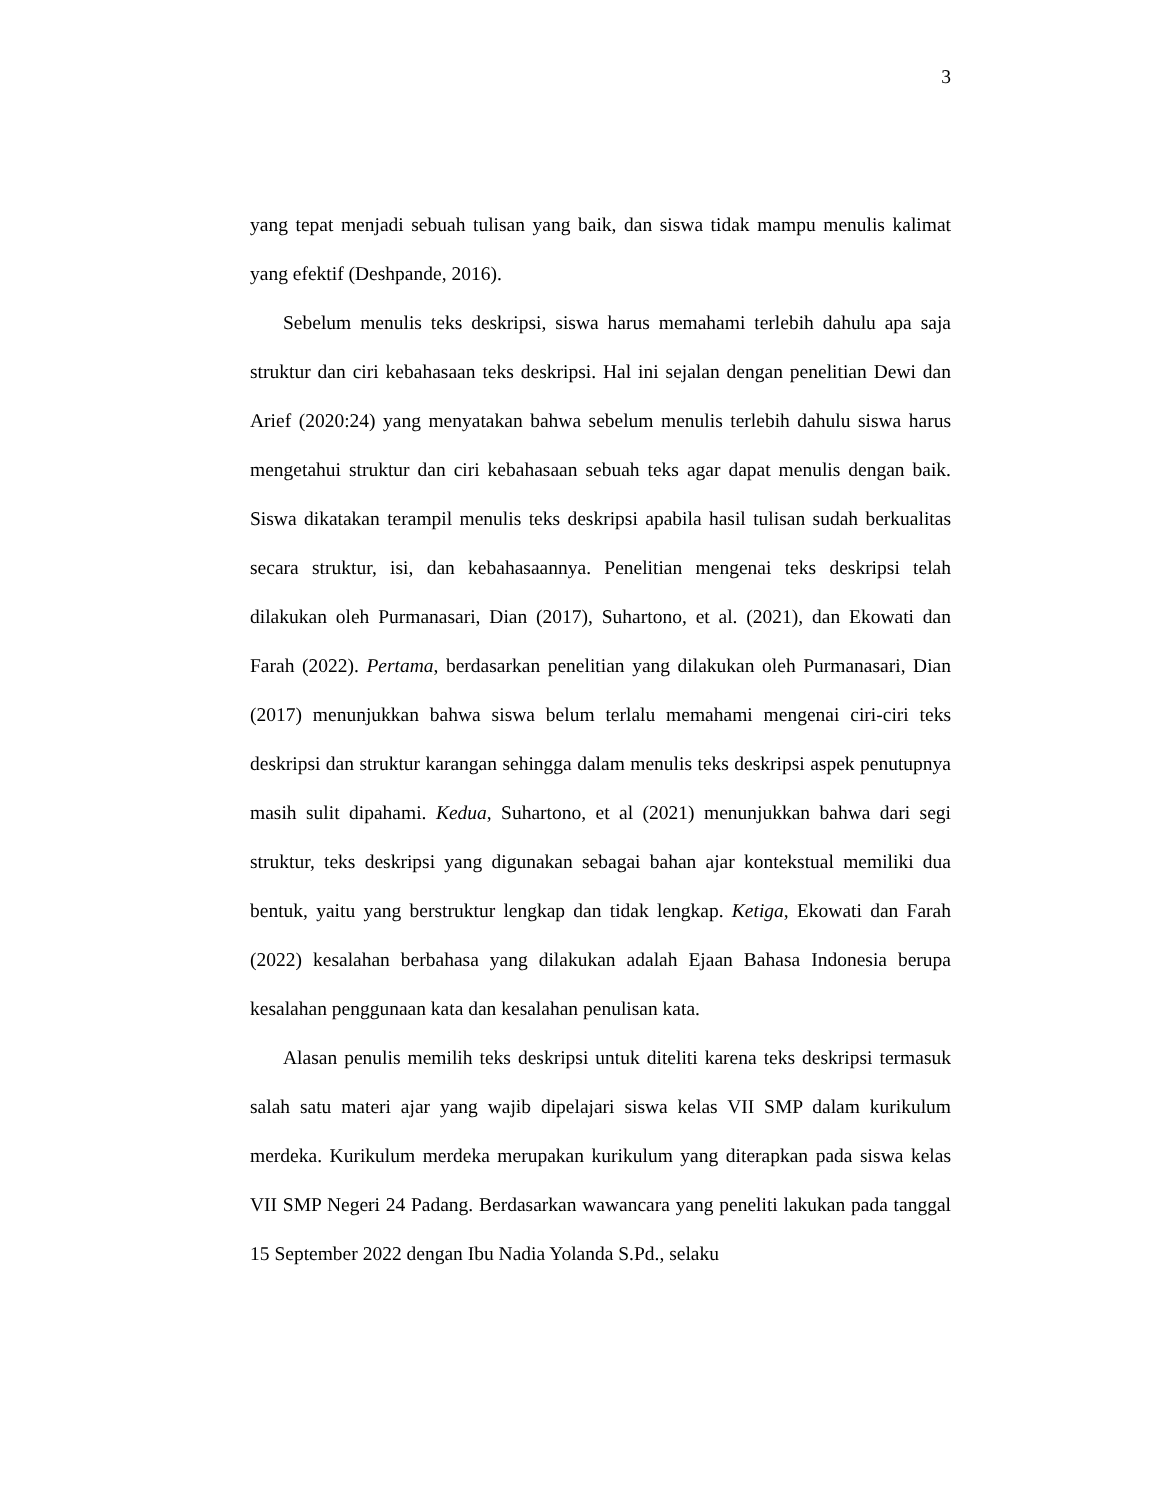3
yang tepat menjadi sebuah tulisan yang baik, dan siswa tidak mampu menulis kalimat yang efektif (Deshpande, 2016).
Sebelum menulis teks deskripsi, siswa harus memahami terlebih dahulu apa saja struktur dan ciri kebahasaan teks deskripsi. Hal ini sejalan dengan penelitian Dewi dan Arief (2020:24) yang menyatakan bahwa sebelum menulis terlebih dahulu siswa harus mengetahui struktur dan ciri kebahasaan sebuah teks agar dapat menulis dengan baik. Siswa dikatakan terampil menulis teks deskripsi apabila hasil tulisan sudah berkualitas secara struktur, isi, dan kebahasaannya. Penelitian mengenai teks deskripsi telah dilakukan oleh Purmanasari, Dian (2017), Suhartono, et al. (2021), dan Ekowati dan Farah (2022). Pertama, berdasarkan penelitian yang dilakukan oleh Purmanasari, Dian (2017) menunjukkan bahwa siswa belum terlalu memahami mengenai ciri-ciri teks deskripsi dan struktur karangan sehingga dalam menulis teks deskripsi aspek penutupnya masih sulit dipahami. Kedua, Suhartono, et al (2021) menunjukkan bahwa dari segi struktur, teks deskripsi yang digunakan sebagai bahan ajar kontekstual memiliki dua bentuk, yaitu yang berstruktur lengkap dan tidak lengkap. Ketiga, Ekowati dan Farah (2022) kesalahan berbahasa yang dilakukan adalah Ejaan Bahasa Indonesia berupa kesalahan penggunaan kata dan kesalahan penulisan kata.
Alasan penulis memilih teks deskripsi untuk diteliti karena teks deskripsi termasuk salah satu materi ajar yang wajib dipelajari siswa kelas VII SMP dalam kurikulum merdeka. Kurikulum merdeka merupakan kurikulum yang diterapkan pada siswa kelas VII SMP Negeri 24 Padang. Berdasarkan wawancara yang peneliti lakukan pada tanggal 15 September 2022 dengan Ibu Nadia Yolanda S.Pd., selaku